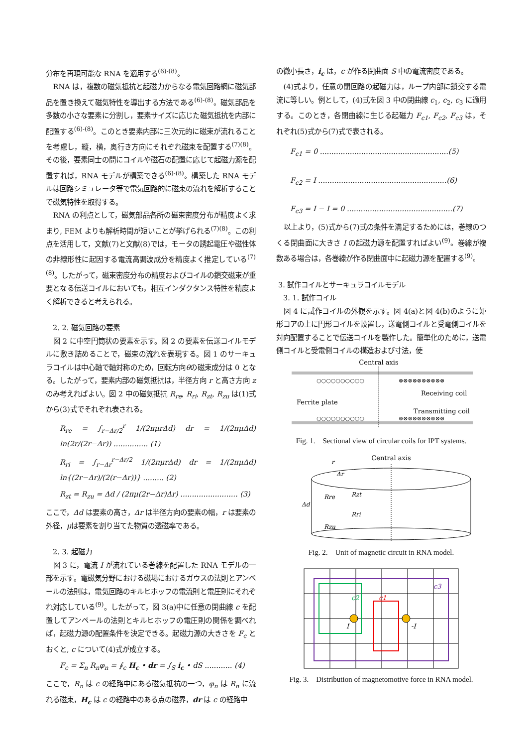分布を再現可能な RNA を適用する<sup>(6)-(8)</sup>。
RNA は，複数の磁気抵抗と起磁力からなる電気回路網に磁気部品を置き換えて磁気特性を導出する方法である<sup>(6)-(8)</sup>。磁気部品を多数の小さな要素に分割し，要素サイズに応じた磁気抵抗を内部に配置する<sup>(6)-(8)</sup>。このとき要素内部に三次元的に磁束が流れることを考慮し，縦，横，奥行き方向にそれぞれ磁束を配置する<sup>(7)(8)</sup>。その後，要素同士の間にコイルや磁石の配置に応じて起磁力源を配置すれば，RNA モデルが構築できる<sup>(6)-(8)</sup>。構築した RNA モデルは回路シミュレータ等で電気回路的に磁束の流れを解析することで磁気特性を取得する。
RNA の利点として，磁気部品各所の磁束密度分布が精度よく求まり, FEM よりも解析時間が短いことが挙げられる<sup>(7)(8)</sup>。この利点を活用して，文献(7)と文献(8)では，モータの誘起電圧や磁性体の非線形性に起因する電流高調波成分を精度よく推定している<sup>(7)(8)</sup>。したがって，磁束密度分布の精度およびコイルの鎖交磁束が重要となる伝送コイルにおいても，相互インダクタンス特性を精度よく解析できると考えられる。
2. 2. 磁気回路の要素
図 2 に中空円筒状の要素を示す。図 2 の要素を伝送コイルモデルに敷き詰めることで，磁束の流れを表現する。図 1 のサーキュラコイルは中心軸で軸対称のため，回転方向θの磁束成分は 0 となる。したがって，要素内部の磁気抵抗は，半径方向 r と高さ方向 z のみ考えればよい。図 2 中の磁気抵抗 R<sub>re</sub>, R<sub>ri</sub>, R<sub>zt</sub>, R<sub>zu</sub> は(1)式から(3)式でそれぞれ表される。
R<sub>re</sub> = ∫<sub>r−Δr/2</sub><sup>r</sup> 1/(2πμrΔd) dr = 1/(2πμΔd) ln(2r/(2r−Δr)) ............... (1)
R<sub>ri</sub> = ∫<sub>r−Δr</sub><sup>r−Δr/2</sup> 1/(2πμrΔd) dr = 1/(2πμΔd) ln{(2r−Δr)/(2(r−Δr))} ......... (2)
R<sub>zt</sub> = R<sub>zu</sub> = Δd / (2πμ(2r−Δr)Δr) ......................... (3)
ここで，Δd は要素の高さ，Δr は半径方向の要素の幅，r は要素の外径，μは要素を割り当てた物質の透磁率である。
2. 3. 起磁力
図 3 に，電流 I が流れている巻線を配置した RNA モデルの一部を示す。電磁気分野における磁場におけるガウスの法則とアンペールの法則は，電気回路のキルヒホッフの電流則と電圧則にそれぞれ対応している<sup>(9)</sup>。したがって，図 3(a)中に任意の閉曲線 c を配置してアンペールの法則とキルヒホッフの電圧則の関係を調べれば，起磁力源の配置条件を決定できる。起磁力源の大きさを F<sub>c</sub> とおくと, c について(4)式が成立する。
F<sub>c</sub> = Σ<sub>n</sub> R<sub>n</sub>φ<sub>n</sub> = ∮<sub>c</sub> H<sub>c</sub> • dr = ∫<sub>S</sub> i<sub>c</sub> • dS ............ (4)
ここで，R<sub>n</sub> は c の経路中にある磁気抵抗の一つ，φ<sub>n</sub> は R<sub>n</sub> に流れる磁束，H<sub>c</sub> は c の経路中のある点の磁界，dr は c の経路中
の微小長さ，i<sub>c</sub> は，c が作る閉曲面 S 中の電流密度である。
(4)式より，任意の閉回路の起磁力は，ループ内部に鎖交する電流に等しい。例として，(4)式を図 3 中の閉曲線 c<sub>1</sub>, c<sub>2</sub>, c<sub>3</sub> に適用する。このとき，各閉曲線に生じる起磁力 F<sub>c1</sub>, F<sub>c2</sub>, F<sub>c3</sub> は，それぞれ(5)式から(7)式で表される。
F<sub>c1</sub> = 0 ........................................................(5)
F<sub>c2</sub> = I ........................................................(6)
F<sub>c3</sub> = I − I = 0 ..............................................(7)
以上より，(5)式から(7)式の条件を満足するためには，巻線のつくる閉曲面に大きさ I の起磁力源を配置すればよい<sup>(9)</sup>。巻線が複数ある場合は，各巻線が作る閉曲面中に起磁力源を配置する<sup>(9)</sup>。
3. 試作コイルとサーキュラコイルモデル
3. 1. 試作コイル
図 4 に試作コイルの外観を示す。図 4(a)と図 4(b)のように矩形コアの上に円形コイルを設置し，送電側コイルと受電側コイルを対向配置することで伝送コイルを製作した。簡単化のために，送電側コイルと受電側コイルの構造および寸法，使
Central axis
○○○○○○○○○○
⊗⊗⊗⊗⊗⊗⊗⊗⊗⊗
○○○○○○○○○○
⊗⊗⊗⊗⊗⊗⊗⊗⊗⊗
Receiving coil
Transmitting coil
Ferrite plate
Fig. 1.　Sectional view of circular coils for IPT systems.
Central axis
Δd
Rre
Rzt
Rri
Rzu
r
Δr
Fig. 2.　Unit of magnetic circuit in RNA model.
c3
c2
c1
I
-I
Fig. 3.　Distribution of magnetomotive force in RNA model.